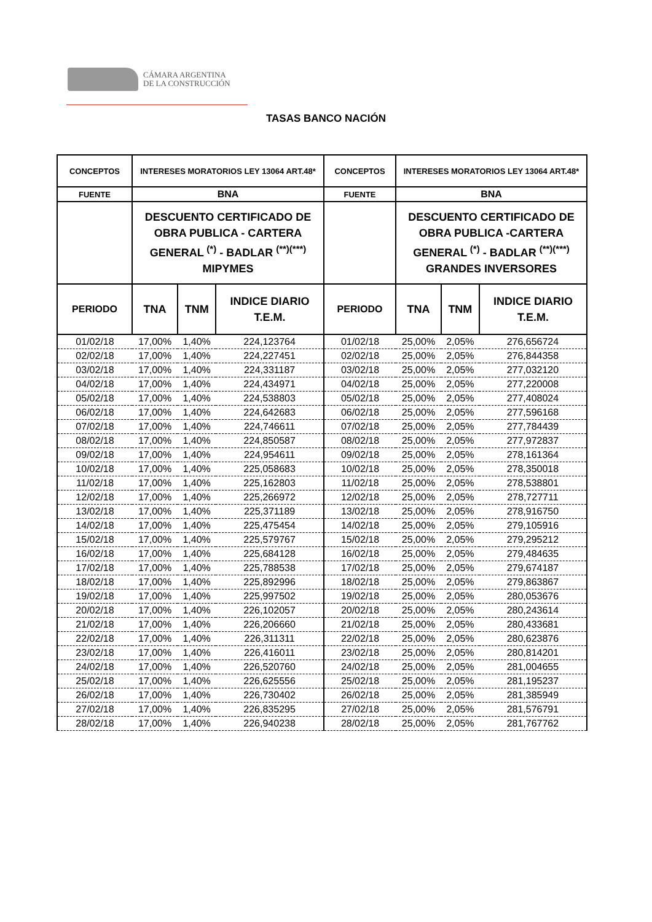CÁMARA ARGENTINA
DE LA CONSTRUCCIÓN
TASAS BANCO NACIÓN
| CONCEPTOS | INTERESES MORATORIOS LEY 13064 ART.48* | | | CONCEPTOS | INTERESES MORATORIOS LEY 13064 ART.48* | | |
| --- | --- | --- | --- | --- | --- | --- | --- |
| FUENTE | BNA | | | FUENTE | BNA | | |
| | DESCUENTO CERTIFICADO DE OBRA PUBLICA - CARTERA GENERAL <sup>(*)</sup> - BADLAR <sup>(**)(***)</sup> MIPYMES | | | | DESCUENTO CERTIFICADO DE OBRA PUBLICA -CARTERA GENERAL <sup>(*)</sup> - BADLAR <sup>(**)(***)</sup> GRANDES INVERSORES | | |
| PERIODO | TNA | TNM | INDICE DIARIO T.E.M. | PERIODO | TNA | TNM | INDICE DIARIO T.E.M. |
| 01/02/18 | 17,00% | 1,40% | 224,123764 | 01/02/18 | 25,00% | 2,05% | 276,656724 |
| 02/02/18 | 17,00% | 1,40% | 224,227451 | 02/02/18 | 25,00% | 2,05% | 276,844358 |
| 03/02/18 | 17,00% | 1,40% | 224,331187 | 03/02/18 | 25,00% | 2,05% | 277,032120 |
| 04/02/18 | 17,00% | 1,40% | 224,434971 | 04/02/18 | 25,00% | 2,05% | 277,220008 |
| 05/02/18 | 17,00% | 1,40% | 224,538803 | 05/02/18 | 25,00% | 2,05% | 277,408024 |
| 06/02/18 | 17,00% | 1,40% | 224,642683 | 06/02/18 | 25,00% | 2,05% | 277,596168 |
| 07/02/18 | 17,00% | 1,40% | 224,746611 | 07/02/18 | 25,00% | 2,05% | 277,784439 |
| 08/02/18 | 17,00% | 1,40% | 224,850587 | 08/02/18 | 25,00% | 2,05% | 277,972837 |
| 09/02/18 | 17,00% | 1,40% | 224,954611 | 09/02/18 | 25,00% | 2,05% | 278,161364 |
| 10/02/18 | 17,00% | 1,40% | 225,058683 | 10/02/18 | 25,00% | 2,05% | 278,350018 |
| 11/02/18 | 17,00% | 1,40% | 225,162803 | 11/02/18 | 25,00% | 2,05% | 278,538801 |
| 12/02/18 | 17,00% | 1,40% | 225,266972 | 12/02/18 | 25,00% | 2,05% | 278,727711 |
| 13/02/18 | 17,00% | 1,40% | 225,371189 | 13/02/18 | 25,00% | 2,05% | 278,916750 |
| 14/02/18 | 17,00% | 1,40% | 225,475454 | 14/02/18 | 25,00% | 2,05% | 279,105916 |
| 15/02/18 | 17,00% | 1,40% | 225,579767 | 15/02/18 | 25,00% | 2,05% | 279,295212 |
| 16/02/18 | 17,00% | 1,40% | 225,684128 | 16/02/18 | 25,00% | 2,05% | 279,484635 |
| 17/02/18 | 17,00% | 1,40% | 225,788538 | 17/02/18 | 25,00% | 2,05% | 279,674187 |
| 18/02/18 | 17,00% | 1,40% | 225,892996 | 18/02/18 | 25,00% | 2,05% | 279,863867 |
| 19/02/18 | 17,00% | 1,40% | 225,997502 | 19/02/18 | 25,00% | 2,05% | 280,053676 |
| 20/02/18 | 17,00% | 1,40% | 226,102057 | 20/02/18 | 25,00% | 2,05% | 280,243614 |
| 21/02/18 | 17,00% | 1,40% | 226,206660 | 21/02/18 | 25,00% | 2,05% | 280,433681 |
| 22/02/18 | 17,00% | 1,40% | 226,311311 | 22/02/18 | 25,00% | 2,05% | 280,623876 |
| 23/02/18 | 17,00% | 1,40% | 226,416011 | 23/02/18 | 25,00% | 2,05% | 280,814201 |
| 24/02/18 | 17,00% | 1,40% | 226,520760 | 24/02/18 | 25,00% | 2,05% | 281,004655 |
| 25/02/18 | 17,00% | 1,40% | 226,625556 | 25/02/18 | 25,00% | 2,05% | 281,195237 |
| 26/02/18 | 17,00% | 1,40% | 226,730402 | 26/02/18 | 25,00% | 2,05% | 281,385949 |
| 27/02/18 | 17,00% | 1,40% | 226,835295 | 27/02/18 | 25,00% | 2,05% | 281,576791 |
| 28/02/18 | 17,00% | 1,40% | 226,940238 | 28/02/18 | 25,00% | 2,05% | 281,767762 |